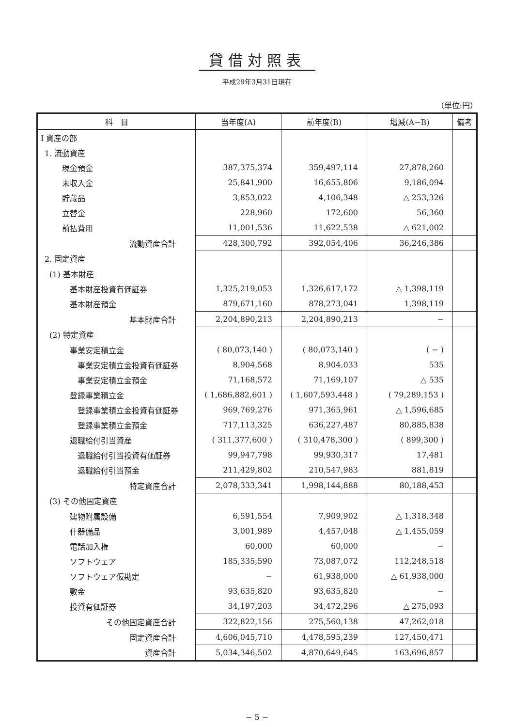貸借対照表
平成29年3月31日現在
（単位:円）
| 科 目 | 当年度(A) | 前年度(B) | 増減(A−B) | 備考 |
| --- | --- | --- | --- | --- |
| Ⅰ 資産の部 | | | | |
| 1. 流動資産 | | | | |
| 現金預金 | 387,375,374 | 359,497,114 | 27,878,260 | |
| 未収入金 | 25,841,900 | 16,655,806 | 9,186,094 | |
| 貯蔵品 | 3,853,022 | 4,106,348 | △ 253,326 | |
| 立替金 | 228,960 | 172,600 | 56,360 | |
| 前払費用 | 11,001,536 | 11,622,538 | △ 621,002 | |
| 流動資産合計 | 428,300,792 | 392,054,406 | 36,246,386 | |
| 2. 固定資産 | | | | |
| (1) 基本財産 | | | | |
| 基本財産投資有価証券 | 1,325,219,053 | 1,326,617,172 | △ 1,398,119 | |
| 基本財産預金 | 879,671,160 | 878,273,041 | 1,398,119 | |
| 基本財産合計 | 2,204,890,213 | 2,204,890,213 | − | |
| (2) 特定資産 | | | | |
| 事業安定積立金 | ( 80,073,140 ) | ( 80,073,140 ) | ( − ) | |
| 事業安定積立金投資有価証券 | 8,904,568 | 8,904,033 | 535 | |
| 事業安定積立金預金 | 71,168,572 | 71,169,107 | △ 535 | |
| 登録事業積立金 | ( 1,686,882,601 ) | ( 1,607,593,448 ) | ( 79,289,153 ) | |
| 登録事業積立金投資有価証券 | 969,769,276 | 971,365,961 | △ 1,596,685 | |
| 登録事業積立金預金 | 717,113,325 | 636,227,487 | 80,885,838 | |
| 退職給付引当資産 | ( 311,377,600 ) | ( 310,478,300 ) | ( 899,300 ) | |
| 退職給付引当投資有価証券 | 99,947,798 | 99,930,317 | 17,481 | |
| 退職給付引当預金 | 211,429,802 | 210,547,983 | 881,819 | |
| 特定資産合計 | 2,078,333,341 | 1,998,144,888 | 80,188,453 | |
| (3) その他固定資産 | | | | |
| 建物附属設備 | 6,591,554 | 7,909,902 | △ 1,318,348 | |
| 什器備品 | 3,001,989 | 4,457,048 | △ 1,455,059 | |
| 電話加入権 | 60,000 | 60,000 | − | |
| ソフトウェア | 185,335,590 | 73,087,072 | 112,248,518 | |
| ソフトウェア仮勘定 | − | 61,938,000 | △ 61,938,000 | |
| 敷金 | 93,635,820 | 93,635,820 | − | |
| 投資有価証券 | 34,197,203 | 34,472,296 | △ 275,093 | |
| その他固定資産合計 | 322,822,156 | 275,560,138 | 47,262,018 | |
| 固定資産合計 | 4,606,045,710 | 4,478,595,239 | 127,450,471 | |
| 資産合計 | 5,034,346,502 | 4,870,649,645 | 163,696,857 | |
− 5 −